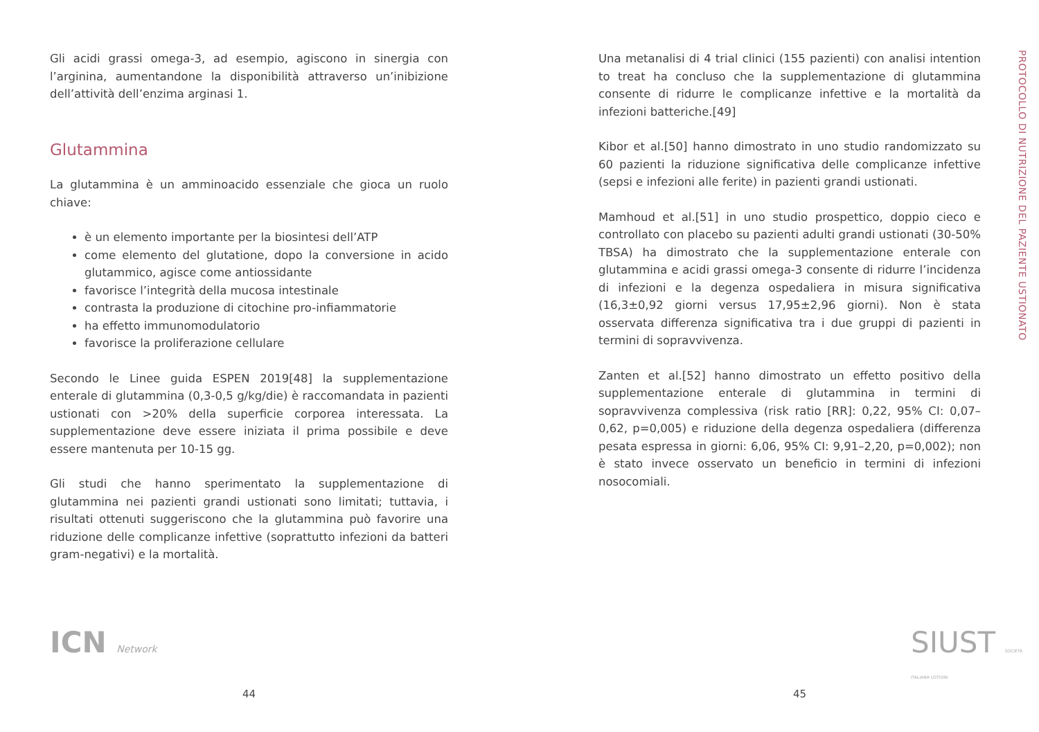Gli acidi grassi omega-3, ad esempio, agiscono in sinergia con l’arginina, aumentandone la disponibilità attraverso un’inibizione dell’attività dell’enzima arginasi 1.
Glutammina
La glutammina è un amminoacido essenziale che gioca un ruolo chiave:
è un elemento importante per la biosintesi dell’ATP
come elemento del glutatione, dopo la conversione in acido glutammico, agisce come antiossidante
favorisce l’integrità della mucosa intestinale
contrasta la produzione di citochine pro-infiammatorie
ha effetto immunomodulatorio
favorisce la proliferazione cellulare
Secondo le Linee guida ESPEN 2019[48] la supplementazione enterale di glutammina (0,3-0,5 g/kg/die) è raccomandata in pazienti ustionati con >20% della superficie corporea interessata. La supplementazione deve essere iniziata il prima possibile e deve essere mantenuta per 10-15 gg.
Gli studi che hanno sperimentato la supplementazione di glutammina nei pazienti grandi ustionati sono limitati; tuttavia, i risultati ottenuti suggeriscono che la glutammina può favorire una riduzione delle complicanze infettive (soprattutto infezioni da batteri gram-negativi) e la mortalità.
Una metanalisi di 4 trial clinici (155 pazienti) con analisi intention to treat ha concluso che la supplementazione di glutammina consente di ridurre le complicanze infettive e la mortalità da infezioni batteriche.[49]
Kibor et al.[50] hanno dimostrato in uno studio randomizzato su 60 pazienti la riduzione significativa delle complicanze infettive (sepsi e infezioni alle ferite) in pazienti grandi ustionati.
Mamhoud et al.[51] in uno studio prospettico, doppio cieco e controllato con placebo su pazienti adulti grandi ustionati (30-50% TBSA) ha dimostrato che la supplementazione enterale con glutammina e acidi grassi omega-3 consente di ridurre l’incidenza di infezioni e la degenza ospedaliera in misura significativa (16,3±0,92 giorni versus 17,95±2,96 giorni). Non è stata osservata differenza significativa tra i due gruppi di pazienti in termini di sopravvivenza.
Zanten et al.[52] hanno dimostrato un effetto positivo della supplementazione enterale di glutammina in termini di sopravvivenza complessiva (risk ratio [RR]: 0,22, 95% CI: 0,07–0,62, p=0,005) e riduzione della degenza ospedaliera (differenza pesata espressa in giorni: 6,06, 95% CI: 9,91–2,20, p=0,002); non è stato invece osservato un beneficio in termini di infezioni nosocomiali.
PROTOCOLLO DI NUTRIZIONE DEL PAZIENTE USTIONATO
ICN Network SIUST SOCIETÀ ITALIANA USTIONI
44 45